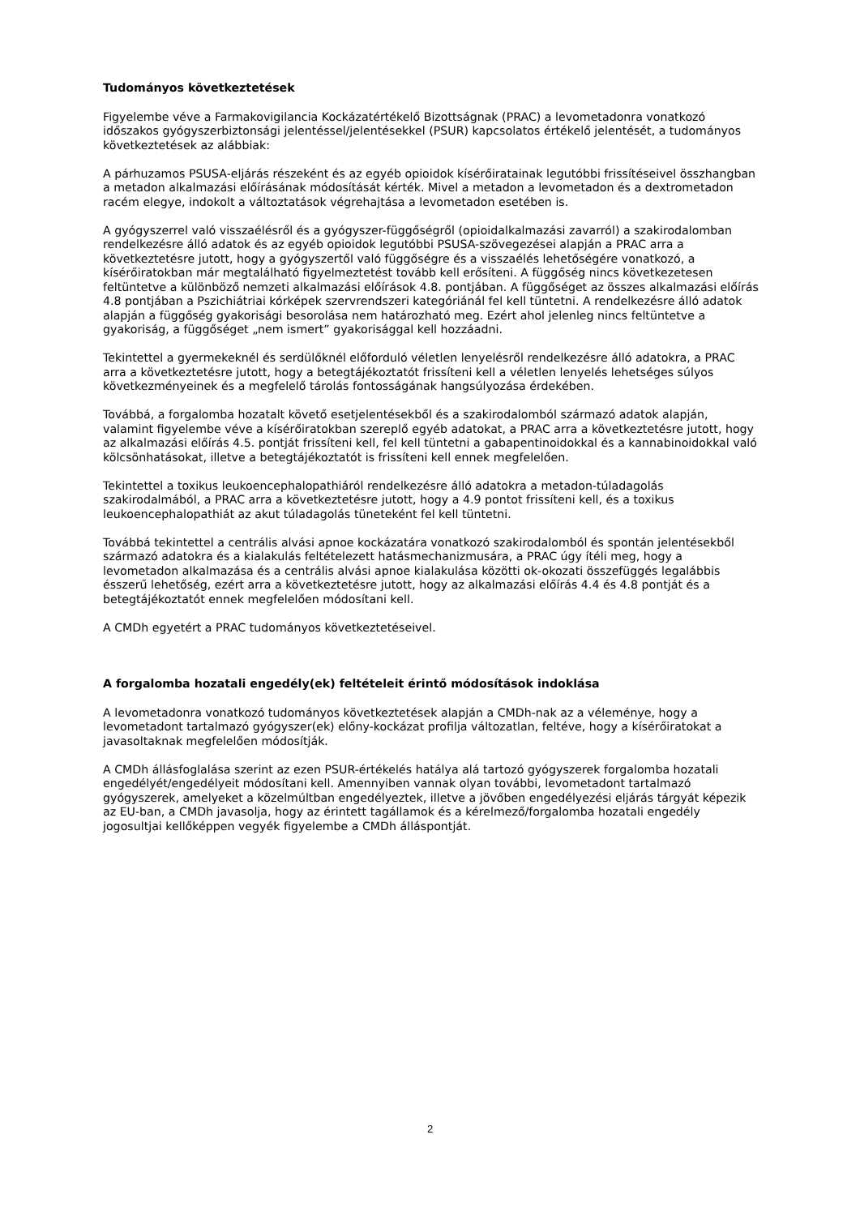Tudományos következtetések
Figyelembe véve a Farmakovigilancia Kockázatértékelő Bizottságnak (PRAC) a levometadonra vonatkozó időszakos gyógyszerbiztonsági jelentéssel/jelentésekkel (PSUR) kapcsolatos értékelő jelentését, a tudományos következtetések az alábbiak:
A párhuzamos PSUSA-eljárás részeként és az egyéb opioidok kísérőiratainak legutóbbi frissítéseivel összhangban a metadon alkalmazási előírásának módosítását kérték. Mivel a metadon a levometadon és a dextrometadon racém elegye, indokolt a változtatások végrehajtása a levometadon esetében is.
A gyógyszerrel való visszaélésről és a gyógyszer-függőségről (opioidalkalmazási zavarról) a szakirodalomban rendelkezésre álló adatok és az egyéb opioidok legutóbbi PSUSA-szövegezései alapján a PRAC arra a következtetésre jutott, hogy a gyógyszertől való függőségre és a visszaélés lehetőségére vonatkozó, a kísérőiratokban már megtalálható figyelmeztetést tovább kell erősíteni. A függőség nincs következetesen feltüntetve a különböző nemzeti alkalmazási előírások 4.8. pontjában. A függőséget az összes alkalmazási előírás 4.8 pontjában a Pszichiátriai kórképek szervrendszeri kategóriánál fel kell tüntetni. A rendelkezésre álló adatok alapján a függőség gyakorisági besorolása nem határozható meg. Ezért ahol jelenleg nincs feltüntetve a gyakoriság, a függőséget „nem ismert” gyakorisággal kell hozzáadni.
Tekintettel a gyermekeknél és serdülőknél előforduló véletlen lenyelésről rendelkezésre álló adatokra, a PRAC arra a következtetésre jutott, hogy a betegtájékoztatót frissíteni kell a véletlen lenyelés lehetséges súlyos következményeinek és a megfelelő tárolás fontosságának hangsúlyozása érdekében.
Továbbá, a forgalomba hozatalt követő esetjelentésekből és a szakirodalomból származó adatok alapján, valamint figyelembe véve a kísérőiratokban szereplő egyéb adatokat, a PRAC arra a következtetésre jutott, hogy az alkalmazási előírás 4.5. pontját frissíteni kell, fel kell tüntetni a gabapentinoidokkal és a kannabinoidokkal való kölcsönhatásokat, illetve a betegtájékoztatót is frissíteni kell ennek megfelelően.
Tekintettel a toxikus leukoencephalopathiáról rendelkezésre álló adatokra a metadon-túladagolás szakirodalmából, a PRAC arra a következtetésre jutott, hogy a 4.9 pontot frissíteni kell, és a toxikus leukoencephalopathiát az akut túladagolás tüneteként fel kell tüntetni.
Továbbá tekintettel a centrális alvási apnoe kockázatára vonatkozó szakirodalomból és spontán jelentésekből származó adatokra és a kialakulás feltételezett hatásmechanizmusára, a PRAC úgy ítéli meg, hogy a levometadon alkalmazása és a centrális alvási apnoe kialakulása közötti ok-okozati összefüggés legalábbis ésszerű lehetőség, ezért arra a következtetésre jutott, hogy az alkalmazási előírás 4.4 és 4.8 pontját és a betegtájékoztatót ennek megfelelően módosítani kell.
A CMDh egyetért a PRAC tudományos következtetéseivel.
A forgalomba hozatali engedély(ek) feltételeit érintő módosítások indoklása
A levometadonra vonatkozó tudományos következtetések alapján a CMDh-nak az a véleménye, hogy a levometadont tartalmazó gyógyszer(ek) előny-kockázat profilja változatlan, feltéve, hogy a kísérőiratokat a javasoltaknak megfelelően módosítják.
A CMDh állásfoglalása szerint az ezen PSUR-értékelés hatálya alá tartozó gyógyszerek forgalomba hozatali engedélyét/engedélyeit módosítani kell. Amennyiben vannak olyan további, levometadont tartalmazó gyógyszerek, amelyeket a közelmúltban engedélyeztek, illetve a jövőben engedélyezési eljárás tárgyát képezik az EU-ban, a CMDh javasolja, hogy az érintett tagállamok és a kérelmező/forgalomba hozatali engedély jogosultjai kellőképpen vegyék figyelembe a CMDh álláspontját.
2